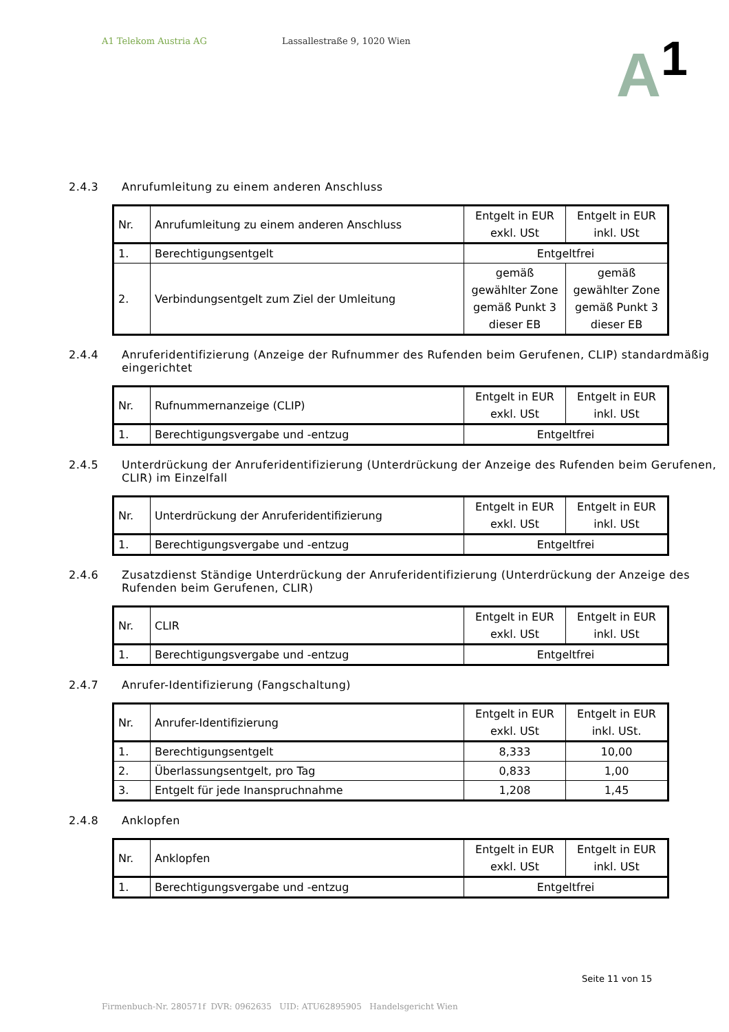A1 Telekom Austria AG Lassallestraße 9, 1020 Wien
A<sup>1</sup>
2.4.3 Anrufumleitung zu einem anderen Anschluss
| Nr. | Anrufumleitung zu einem anderen Anschluss | Entgelt in EUR exkl. USt | Entgelt in EUR inkl. USt |
| --- | --- | --- | --- |
| 1. | Berechtigungsentgelt | Entgeltfrei | |
| 2. | Verbindungsentgelt zum Ziel der Umleitung | gemäß gewählter Zone gemäß Punkt 3 dieser EB | gemäß gewählter Zone gemäß Punkt 3 dieser EB |
2.4.4 Anruferidentifizierung (Anzeige der Rufnummer des Rufenden beim Gerufenen, CLIP) standardmäßig eingerichtet
| Nr. | Rufnummernanzeige (CLIP) | Entgelt in EUR exkl. USt | Entgelt in EUR inkl. USt |
| --- | --- | --- | --- |
| 1. | Berechtigungsvergabe und -entzug | Entgeltfrei | |
2.4.5 Unterdrückung der Anruferidentifizierung (Unterdrückung der Anzeige des Rufenden beim Gerufenen, CLIR) im Einzelfall
| Nr. | Unterdrückung der Anruferidentifizierung | Entgelt in EUR exkl. USt | Entgelt in EUR inkl. USt |
| --- | --- | --- | --- |
| 1. | Berechtigungsvergabe und -entzug | Entgeltfrei | |
2.4.6 Zusatzdienst Ständige Unterdrückung der Anruferidentifizierung (Unterdrückung der Anzeige des Rufenden beim Gerufenen, CLIR)
| Nr. | CLIR | Entgelt in EUR exkl. USt | Entgelt in EUR inkl. USt |
| --- | --- | --- | --- |
| 1. | Berechtigungsvergabe und -entzug | Entgeltfrei | |
2.4.7 Anrufer-Identifizierung (Fangschaltung)
| Nr. | Anrufer-Identifizierung | Entgelt in EUR exkl. USt | Entgelt in EUR inkl. USt. |
| --- | --- | --- | --- |
| 1. | Berechtigungsentgelt | 8,333 | 10,00 |
| 2. | Überlassungsentgelt, pro Tag | 0,833 | 1,00 |
| 3. | Entgelt für jede Inanspruchnahme | 1,208 | 1,45 |
2.4.8 Anklopfen
| Nr. | Anklopfen | Entgelt in EUR exkl. USt | Entgelt in EUR inkl. USt |
| --- | --- | --- | --- |
| 1. | Berechtigungsvergabe und -entzug | Entgeltfrei | |
Seite 11 von 15
Firmenbuch-Nr. 280571f DVR: 0962635 UID: ATU62895905 Handelsgericht Wien